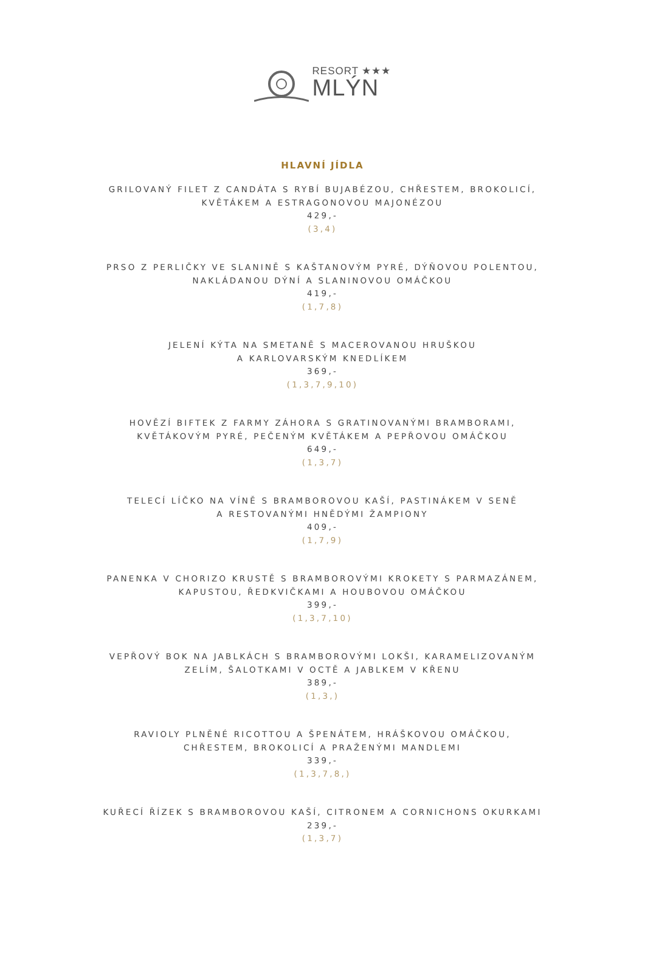RESORT ★★★
MLÝN
HLAVNÍ JÍDLA
GRILOVANÝ FILET Z CANDÁTA S RYBÍ BUJABÉZOU, CHŘESTEM, BROKOLICÍ,
KVĚTÁKEM A ESTRAGONOVOU MAJONÉZOU
429,-
(3,4)
PRSO Z PERLIČKY VE SLANINĚ S KAŠTANOVÝM PYRÉ, DÝŇOVOU POLENTOU,
NAKLÁDANOU DÝNÍ A SLANINOVOU OMÁČKOU
419,-
(1,7,8)
JELENÍ KÝTA NA SMETANĚ S MACEROVANOU HRUŠKOU
A KARLOVARSKÝM KNEDLÍKEM
369,-
(1,3,7,9,10)
HOVĚZÍ BIFTEK Z FARMY ZÁHORA S GRATINOVANÝMI BRAMBORAMI,
KVĚTÁKOVÝM PYRÉ, PEČENÝM KVĚTÁKEM A PEPŘOVOU OMÁČKOU
649,-
(1,3,7)
TELECÍ LÍČKO NA VÍNĚ S BRAMBOROVOU KAŠÍ, PASTINÁKEM V SENĚ
A RESTOVANÝMI HNĚDÝMI ŽAMPIONY
409,-
(1,7,9)
PANENKA V CHORIZO KRUSTĚ S BRAMBOROVÝMI KROKETY S PARMAZÁNEM,
KAPUSTOU, ŘEDKVIČKAMI A HOUBOVOU OMÁČKOU
399,-
(1,3,7,10)
VEPŘOVÝ BOK NA JABLKÁCH S BRAMBOROVÝMI LOKŠI, KARAMELIZOVANÝM
ZELÍM, ŠALOTKAMI V OCTĚ A JABLKEM V KŘENU
389,-
(1,3,)
RAVIOLY PLNĚNÉ RICOTTOU A ŠPENÁTEM, HRÁŠKOVOU OMÁČKOU,
CHŘESTEM, BROKOLICÍ A PRAŽENÝMI MANDLEMI
339,-
(1,3,7,8,)
KUŘECÍ ŘÍZEK S BRAMBOROVOU KAŠÍ, CITRONEM A CORNICHONS OKURKAMI
239,-
(1,3,7)